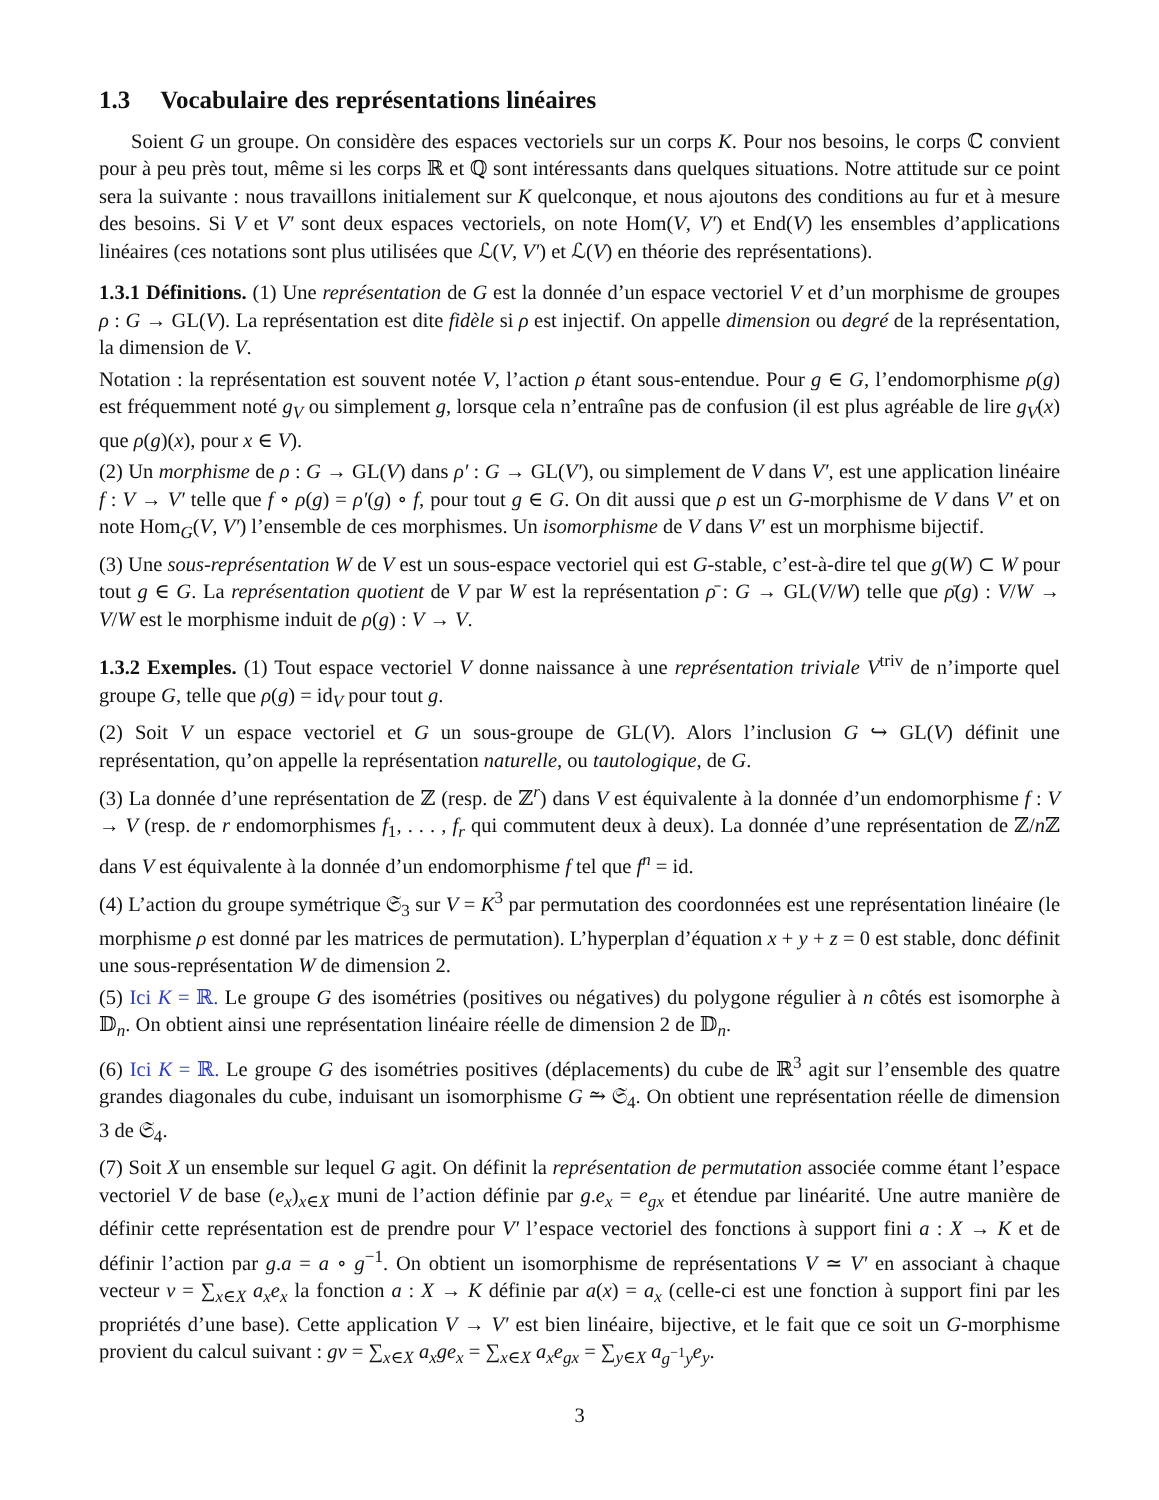1.3 Vocabulaire des représentations linéaires
Soient G un groupe. On considère des espaces vectoriels sur un corps K. Pour nos besoins, le corps ℂ convient pour à peu près tout, même si les corps ℝ et ℚ sont intéressants dans quelques situations. Notre attitude sur ce point sera la suivante : nous travaillons initialement sur K quelconque, et nous ajoutons des conditions au fur et à mesure des besoins. Si V et V′ sont deux espaces vectoriels, on note Hom(V, V′) et End(V) les ensembles d’applications linéaires (ces notations sont plus utilisées que ℒ(V, V′) et ℒ(V) en théorie des représentations).
1.3.1 Définitions. (1) Une représentation de G est la donnée d’un espace vectoriel V et d’un morphisme de groupes ρ : G → GL(V). La représentation est dite fidèle si ρ est injectif. On appelle dimension ou degré de la représentation, la dimension de V.
Notation : la représentation est souvent notée V, l’action ρ étant sous-entendue. Pour g ∈ G, l’endomorphisme ρ(g) est fréquemment noté g<sub>V</sub> ou simplement g, lorsque cela n’entraîne pas de confusion (il est plus agréable de lire g<sub>V</sub>(x) que ρ(g)(x), pour x ∈ V).
(2) Un morphisme de ρ : G → GL(V) dans ρ′ : G → GL(V′), ou simplement de V dans V′, est une application linéaire f : V → V′ telle que f ∘ ρ(g) = ρ′(g) ∘ f, pour tout g ∈ G. On dit aussi que ρ est un G-morphisme de V dans V′ et on note Hom<sub>G</sub>(V, V′) l’ensemble de ces morphismes. Un isomorphisme de V dans V′ est un morphisme bijectif.
(3) Une sous-représentation W de V est un sous-espace vectoriel qui est G-stable, c’est-à-dire tel que g(W) ⊂ W pour tout g ∈ G. La représentation quotient de V par W est la représentation ρ̄ : G → GL(V/W) telle que ρ̄(g) : V/W → V/W est le morphisme induit de ρ(g) : V → V.
1.3.2 Exemples. (1) Tout espace vectoriel V donne naissance à une représentation triviale V<sup>triv</sup> de n’importe quel groupe G, telle que ρ(g) = id<sub>V</sub> pour tout g.
(2) Soit V un espace vectoriel et G un sous-groupe de GL(V). Alors l’inclusion G ↪ GL(V) définit une représentation, qu’on appelle la représentation naturelle, ou tautologique, de G.
(3) La donnée d’une représentation de ℤ (resp. de ℤ<sup>r</sup>) dans V est équivalente à la donnée d’un endomorphisme f : V → V (resp. de r endomorphismes f<sub>1</sub>, . . . , f<sub>r</sub> qui commutent deux à deux). La donnée d’une représentation de ℤ/n ℤ dans V est équivalente à la donnée d’un endomorphisme f tel que f<sup>n</sup> = id.
(4) L’action du groupe symétrique 𝔖<sub>3</sub> sur V = K<sup>3</sup> par permutation des coordonnées est une représentation linéaire (le morphisme ρ est donné par les matrices de permutation). L’hyperplan d’équation x + y + z = 0 est stable, donc définit une sous-représentation W de dimension 2.
(5) Ici K = ℝ. Le groupe G des isométries (positives ou négatives) du polygone régulier à n côtés est isomorphe à 𝔻<sub>n</sub>. On obtient ainsi une représentation linéaire réelle de dimension 2 de 𝔻<sub>n</sub>.
(6) Ici K = ℝ. Le groupe G des isométries positives (déplacements) du cube de ℝ<sup>3</sup> agit sur l’ensemble des quatre grandes diagonales du cube, induisant un isomorphisme G ⥲ 𝔖<sub>4</sub>. On obtient une représentation réelle de dimension 3 de 𝔖<sub>4</sub>.
(7) Soit X un ensemble sur lequel G agit. On définit la représentation de permutation associée comme étant l’espace vectoriel V de base (e<sub>x</sub>)<sub>x∈X</sub> muni de l’action définie par g.e<sub>x</sub> = e<sub>gx</sub> et étendue par linéarité. Une autre manière de définir cette représentation est de prendre pour V′ l’espace vectoriel des fonctions à support fini a : X → K et de définir l’action par g.a = a ∘ g<sup>−1</sup>. On obtient un isomorphisme de représentations V ≃ V′ en associant à chaque vecteur v = ∑<sub>x∈X</sub> a<sub>x</sub>e<sub>x</sub> la fonction a : X → K définie par a(x) = a<sub>x</sub> (celle-ci est une fonction à support fini par les propriétés d’une base). Cette application V → V′ est bien linéaire, bijective, et le fait que ce soit un G-morphisme provient du calcul suivant : gv = ∑<sub>x∈X</sub> a<sub>x</sub>ge<sub>x</sub> = ∑<sub>x∈X</sub> a<sub>x</sub>e<sub>gx</sub> = ∑<sub>y∈X</sub> a<sub>g<sup>−1</sup>y</sub>e<sub>y</sub>.
3